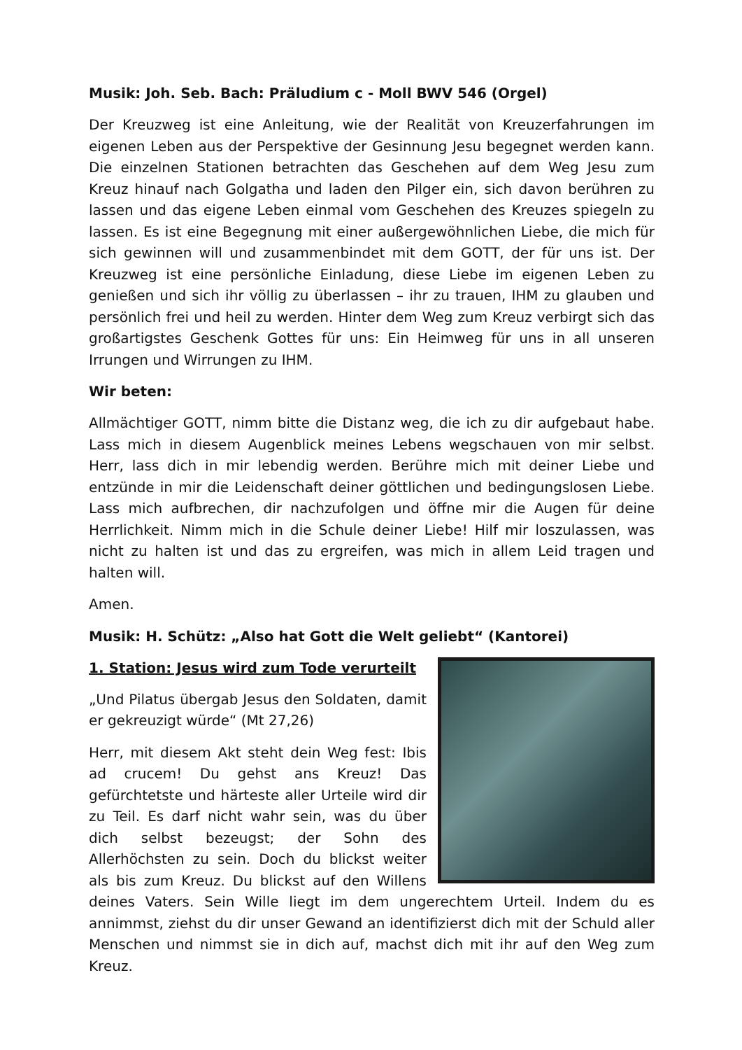Musik: Joh. Seb. Bach: Präludium c - Moll BWV 546 (Orgel)
Der Kreuzweg ist eine Anleitung, wie der Realität von Kreuzerfahrungen im eigenen Leben aus der Perspektive der Gesinnung Jesu begegnet werden kann. Die einzelnen Stationen betrachten das Geschehen auf dem Weg Jesu zum Kreuz hinauf nach Golgatha und laden den Pilger ein, sich davon berühren zu lassen und das eigene Leben einmal vom Geschehen des Kreuzes spiegeln zu lassen. Es ist eine Begegnung mit einer außergewöhnlichen Liebe, die mich für sich gewinnen will und zusammenbindet mit dem GOTT, der für uns ist. Der Kreuzweg ist eine persönliche Einladung, diese Liebe im eigenen Leben zu genießen und sich ihr völlig zu überlassen – ihr zu trauen, IHM zu glauben und persönlich frei und heil zu werden. Hinter dem Weg zum Kreuz verbirgt sich das großartigstes Geschenk Gottes für uns: Ein Heimweg für uns in all unseren Irrungen und Wirrungen zu IHM.
Wir beten:
Allmächtiger GOTT, nimm bitte die Distanz weg, die ich zu dir aufgebaut habe. Lass mich in diesem Augenblick meines Lebens wegschauen von mir selbst. Herr, lass dich in mir lebendig werden. Berühre mich mit deiner Liebe und entzünde in mir die Leidenschaft deiner göttlichen und bedingungslosen Liebe. Lass mich aufbrechen, dir nachzufolgen und öffne mir die Augen für deine Herrlichkeit. Nimm mich in die Schule deiner Liebe! Hilf mir loszulassen, was nicht zu halten ist und das zu ergreifen, was mich in allem Leid tragen und halten will.
Amen.
Musik: H. Schütz: „Also hat Gott die Welt geliebt“ (Kantorei)
1. Station: Jesus wird zum Tode verurteilt
„Und Pilatus übergab Jesus den Soldaten, damit er gekreuzigt würde“ (Mt 27,26)
Herr, mit diesem Akt steht dein Weg fest: Ibis ad crucem! Du gehst ans Kreuz! Das gefürchtetste und härteste aller Urteile wird dir zu Teil. Es darf nicht wahr sein, was du über dich selbst bezeugst; der Sohn des Allerhöchsten zu sein. Doch du blickst weiter als bis zum Kreuz. Du blickst auf den Willens deines Vaters. Sein Wille liegt im dem ungerechtem Urteil. Indem du es annimmst, ziehst du dir unser Gewand an identifizierst dich mit der Schuld aller Menschen und nimmst sie in dich auf, machst dich mit ihr auf den Weg zum Kreuz.